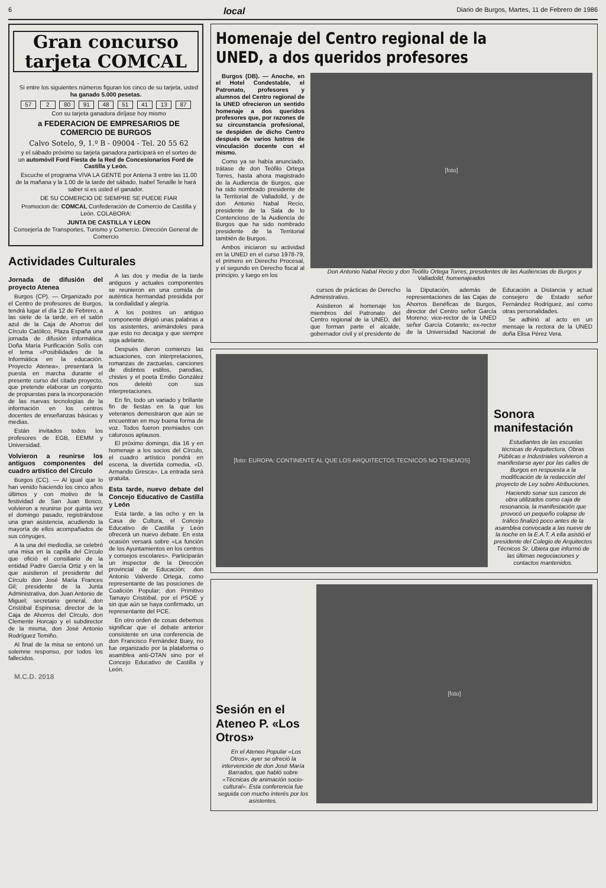6 local Diario de Burgos, Martes, 11 de Febrero de 1986
Gran concurso tarjeta COMCAL
Si entre los siguientes números figuran los cinco de su tarjeta, usted ha ganado 5.000 pesetas.
57 2 80 91 48 51 41 13 87
Con su tarjeta ganadora diríjase hoy mismo
a FEDERACION DE EMPRESARIOS DE COMERCIO DE BURGOS
Calvo Sotelo, 9, 1.º B - 09004 - Tel. 20 55 62
y el sábado próximo su tarjeta ganadora participará en el sorteo de un automóvil Ford Fiesta de la Red de Concesionarios Ford de Castilla y León.
Escuche el programa VIVA LA GENTE por Antena 3 entre las 11.00 de la mañana y la 1.00 de la tarde del sábado, Isabel Tenaille le hará saber si es usted el ganador.
DE SU COMERCIO DE SIEMPRE SE PUEDE FIAR
Promocion de: COMCAL Confederación de Comercio de Castilla y León. COLABORA:
JUNTA DE CASTILLA Y LEON
Consejería de Transportes, Turismo y Comercio. Dirección General de Comercio
Actividades Culturales
Jornada de difusión del proyecto Atenea
Burgos (CP). — Organizado por el Centro de profesores de Burgos, tendrá lugar el día 12 de Febrero, a las siete de la tarde, en el salón azul de la Caja de Ahorros del Círculo Católico, Plaza España una jornada de difusión informática. Doña María Purificación Solís con el tema «Posibilidades de la Informática en la educación. Proyecto Atenea», presentará la puesta en marcha durante el presente curso del citado proyecto, que pretende elaborar un conjunto de propuestas para la incorporación de las nuevas tecnologías de la información en los centros docentes de enseñanzas básicas y medias.
Están invitados todos los profesores de EGB, EEMM y Universidad.
Volvieron a reunirse los antiguos componentes del cuadro artístico del Círculo
Burgos (CC). — Al igual que lo han venido haciendo los cinco años últimos y con motivo de la festividad de San Juan Bosco, volvieron a reunirse por quinta vez el domingo pasado, registrándose una gran asistencia, acudiendo la mayoría de ellos acompañados de sus cónyuges.
A la una del mediodía, se celebró una misa en la capilla del Círculo que ofició el consiliario de la entidad Padre García Ortiz y en la que asistieron el presidente del Círculo don José María Frances Gil; presidente de la Junta Administrativa, don Juan Antonio de Miguel; secretario general, don Cristóbal Espinosa; director de la Caja de Ahorros del Círculo, don Clemente Horcajo y el subdirector de la misma, don José Antonio Rodríguez Temiño.
Al final de la misa se entonó un solemne responso, por todos los fallecidos.
A las dos y media de la tarde antiguos y actuales componentes se reunieron en una comida de auténtica hermandad presidida por la cordialidad y alegría.
A los postres un antiguo componente dirigió unas palabras a los asistentes, animándoles para que esto no decaiga y que siempre siga adelante.
Después dieron comienzo las actuaciones, con interpretaciones, romanzas de zarzuelas, canciones de distintos estilos, parodias, chistes y el poeta Emilio González nos deleitó con sus interpretaciones.
En fin, todo un variado y brillante fin de fiestas en la que los veteranos demostraron que aún se encuentran en muy buena forma de voz. Todos fueron premiados con calurosos aplausos.
El próximo domingo, día 16 y en homenaje a los socios del Círculo, el cuadro artístico pondrá en escena, la divertida comedia, «D. Armando Gresca». La entrada será gratuita.
Esta tarde, nuevo debate del Concejo Educativo de Castilla y León
Esta tarde, a las ocho y en la Casa de Cultura, el Concejo Educativo de Castilla y León ofrecerá un nuevo debate. En esta ocasión versará sobre «La función de los Ayuntamientos en los centros y consejos escolares». Participarán un inspector de la Dirección provincial de Educación; don Antonio Valverde Ortega, como representante de las posiciones de Coalición Popular; don Primitivo Tamayo Cristóbal, por el PSOE y sin que aún se haya confirmado, un representante del PCE.
En otro orden de cosas debemos significar que el debate anterior consistente en una conferencia de don Francisco Fernández Buey, no fue organizado por la plataforma o asamblea anti-OTAN sino por el Concejo Educativo de Castilla y León.
M.C.D. 2018
Homenaje del Centro regional de la UNED, a dos queridos profesores
Burgos (DB). — Anoche, en el Hotel Condestable, el Patronato, profesores y alumnos del Centro regional de la UNED ofrecieron un sentido homenaje a dos queridos profesores que, por razones de su circunstancia profesional, se despiden de dicho Centro después de varios lustros de vinculación docente con el mismo.
Como ya se había anunciado, trátase de don Teófilo Ortega Torres, hasta ahora magistrado de la Audiencia de Burgos, que ha sido nombrado presidente de la Territorial de Valladolid, y de don Antonio Nabal Recio, presidente de la Sala de lo Contencioso de la Audiencia de Burgos que ha sido nombrado presidente de la Territorial también de Burgos.
Ambos iniciaron su actividad en la UNED en el curso 1978-79, el primero en Derecho Procesal, y el segundo en Derecho fiscal al principio, y luego en los
[foto]
Don Antonio Nabal Recio y don Teófilo Ortega Torres, presidentes de las Audiencias de Burgos y Valladolid, homenajeados
cursos de prácticas de Derecho Administrativo.
Asistieron al homenaje los miembros del Patronato del Centro regional de la UNED, del que forman parte el alcalde, gobernador civil y el presidente de la Diputación, además de representaciones de las Cajas de Ahorros Benéficas de Burgos, director del Centro señor García Moreno; vice-rector de la UNED señor García Cotarelo; ex-rector de la Universidad Nacional de Educación a Distancia y actual consejero de Estado señor Fernández Rodríguez, así como otras personalidades.
Se adhirió al acto en un mensaje la rectora de la UNED doña Elisa Pérez Vera.
[foto: EUROPA: CONTINENTE AL QUE LOS ARQUITECTOS TECNICOS NO TENEMOS]
Sonora manifestación
Estudiantes de las escuelas técnicas de Arquitectura, Obras Públicas e Industriales volvieron a manifestarse ayer por las calles de Burgos en respuesta a la modificación de la redacción del proyecto de Ley sobre Atribuciones.
Haciendo sonar sus cascos de obra utilizados como caja de resonancia, la manifestación que provocó un pequeño colapse de tráfico finalizó poco antes de la asamblea convocada a las nueve de la noche en la E.A.T. A ella asistió el presidente del Colegio de Arquitectos Técnicos Sr. Ubieta que informó de las últimas negociaciones y contactos mantenidos.
Sesión en el Ateneo P. «Los Otros»
En el Ateneo Popular «Los Otros», ayer se ofreció la intervención de don José María Barrados, que habló sobre «Técnicas de animación socio-cultural». Esta conferencia fue seguida con mucho interés por los asistentes.
[foto]